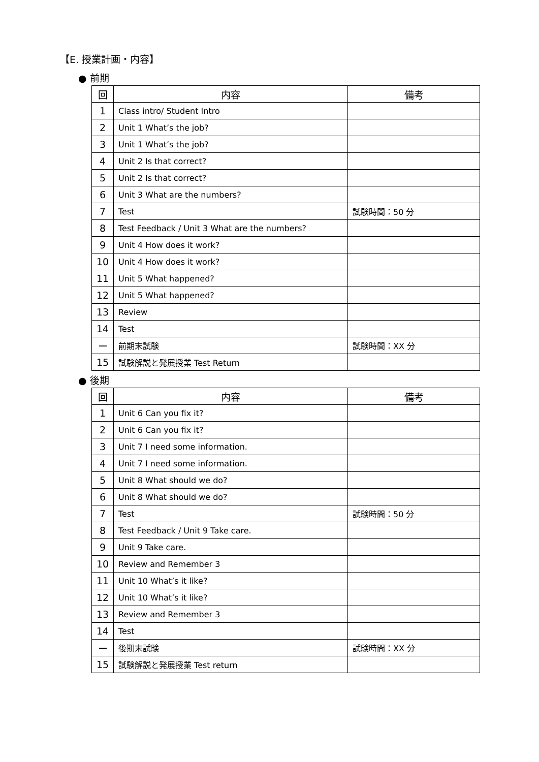【E. 授業計画・内容】
● 前期
| 回 | 内容 | 備考 |
| --- | --- | --- |
| 1 | Class intro/ Student Intro | |
| 2 | Unit 1 What’s the job? | |
| 3 | Unit 1 What’s the job? | |
| 4 | Unit 2 Is that correct? | |
| 5 | Unit 2 Is that correct? | |
| 6 | Unit 3 What are the numbers? | |
| 7 | Test | 試験時間：50 分 |
| 8 | Test Feedback / Unit 3 What are the numbers? | |
| 9 | Unit 4 How does it work? | |
| 10 | Unit 4 How does it work? | |
| 11 | Unit 5 What happened? | |
| 12 | Unit 5 What happened? | |
| 13 | Review | |
| 14 | Test | |
| ー | 前期末試験 | 試験時間：XX 分 |
| 15 | 試験解説と発展授業 Test Return | |
● 後期
| 回 | 内容 | 備考 |
| --- | --- | --- |
| 1 | Unit 6 Can you fix it? | |
| 2 | Unit 6 Can you fix it? | |
| 3 | Unit 7 I need some information. | |
| 4 | Unit 7 I need some information. | |
| 5 | Unit 8 What should we do? | |
| 6 | Unit 8 What should we do? | |
| 7 | Test | 試験時間：50 分 |
| 8 | Test Feedback / Unit 9 Take care. | |
| 9 | Unit 9 Take care. | |
| 10 | Review and Remember 3 | |
| 11 | Unit 10 What’s it like? | |
| 12 | Unit 10 What’s it like? | |
| 13 | Review and Remember 3 | |
| 14 | Test | |
| ー | 後期末試験 | 試験時間：XX 分 |
| 15 | 試験解説と発展授業 Test return | |